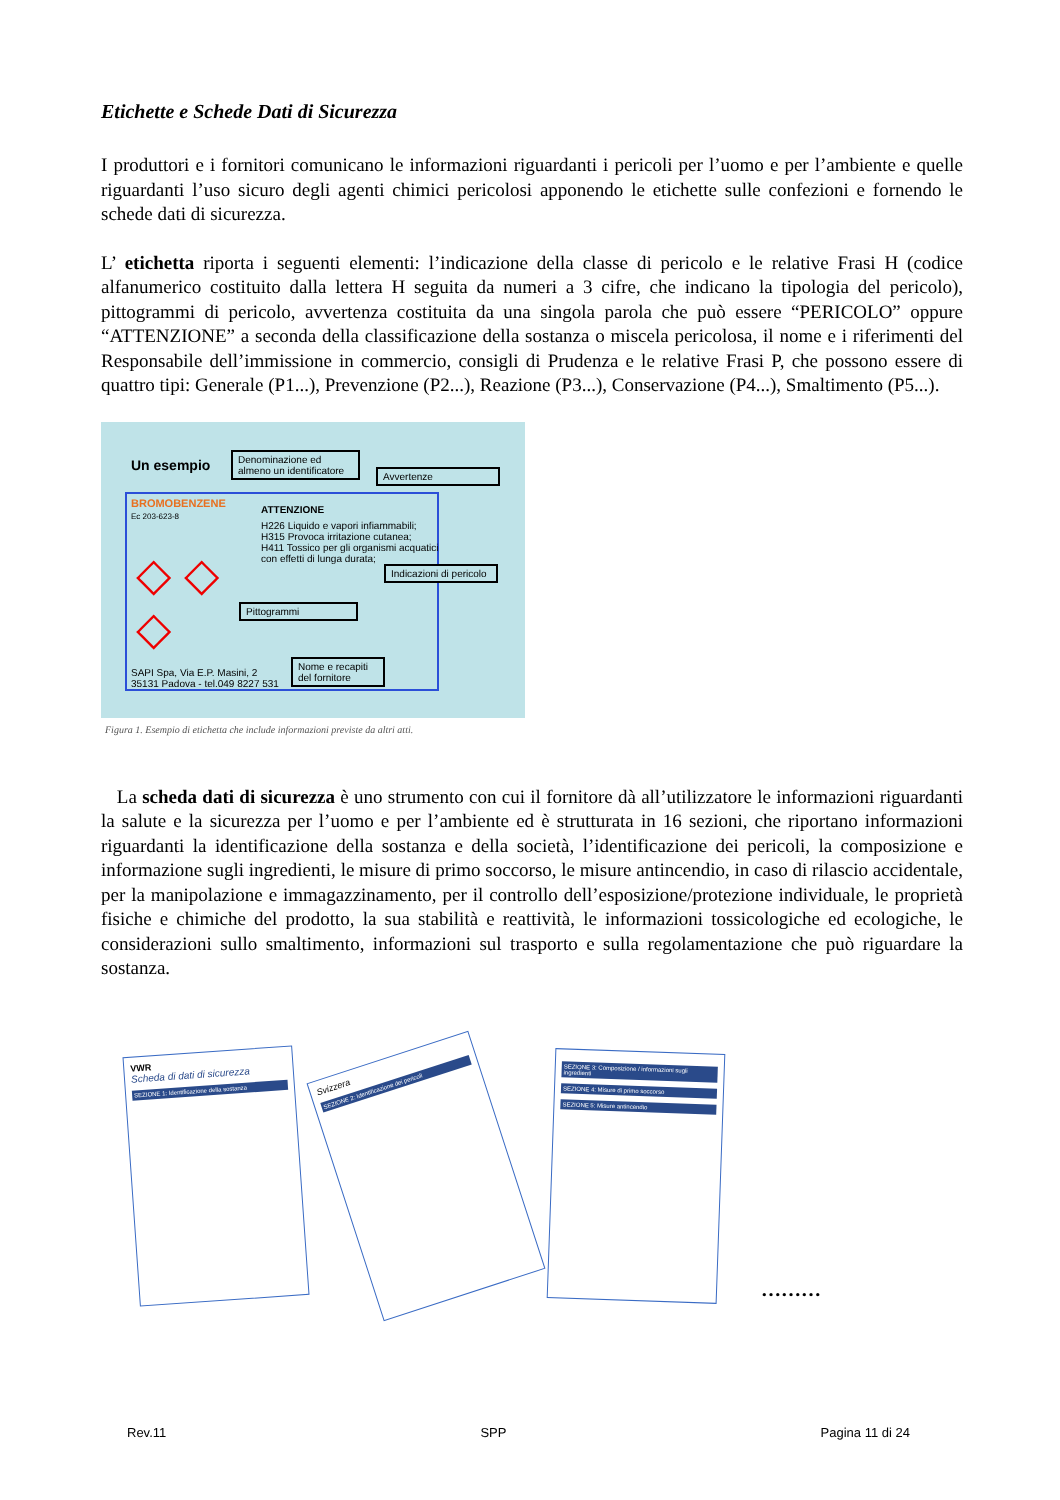Etichette e Schede Dati di Sicurezza
I produttori e i fornitori comunicano le informazioni riguardanti i pericoli per l’uomo e per l’ambiente e quelle riguardanti l’uso sicuro degli agenti chimici pericolosi apponendo le etichette sulle confezioni e fornendo le schede dati di sicurezza.
L’ etichetta riporta i seguenti elementi: l’indicazione della classe di pericolo e le relative Frasi H (codice alfanumerico costituito dalla lettera H seguita da numeri a 3 cifre, che indicano la tipologia del pericolo), pittogrammi di pericolo, avvertenza costituita da una singola parola che può essere “PERICOLO” oppure “ATTENZIONE” a seconda della classificazione della sostanza o miscela pericolosa, il nome e i riferimenti del Responsabile dell’immissione in commercio, consigli di Prudenza e le relative Frasi P, che possono essere di quattro tipi: Generale (P1...), Prevenzione (P2...), Reazione (P3...), Conservazione (P4...), Smaltimento (P5...).
Un esempio
Denominazione ed almeno un identificatore
Avvertenze
BROMOBENZENE
Ec 203-623-8
ATTENZIONE
H226 Liquido e vapori infiammabili;
H315 Provoca irritazione cutanea;
H411 Tossico per gli organismi acquatici con effetti di lunga durata;
Indicazioni di pericolo
◇ ◇
◇
Pittogrammi
SAPI Spa, Via E.P. Masini, 2
35131 Padova - tel.049 8227 531
Nome e recapiti del fornitore
Figura 1. Esempio di etichetta che include informazioni previste da altri atti.
La scheda dati di sicurezza è uno strumento con cui il fornitore dà all’utilizzatore le informazioni riguardanti la salute e la sicurezza per l’uomo e per l’ambiente ed è strutturata in 16 sezioni, che riportano informazioni riguardanti la identificazione della sostanza e della società, l’identificazione dei pericoli, la composizione e informazione sugli ingredienti, le misure di primo soccorso, le misure antincendio, in caso di rilascio accidentale, per la manipolazione e immagazzinamento, per il controllo dell’esposizione/protezione individuale, le proprietà fisiche e chimiche del prodotto, la sua stabilità e reattività, le informazioni tossicologiche ed ecologiche, le considerazioni sullo smaltimento, informazioni sul trasporto e sulla regolamentazione che può riguardare la sostanza.
VWR
Scheda di dati di sicurezza
SEZIONE 1: Identificazione della sostanza
Svizzera
SEZIONE 2: Identificazione dei pericoli
SEZIONE 3: Composizione / informazioni sugli ingredienti
SEZIONE 4: Misure di primo soccorso
SEZIONE 5: Misure antincendio
………
Rev.11 SPP Pagina 11 di 24